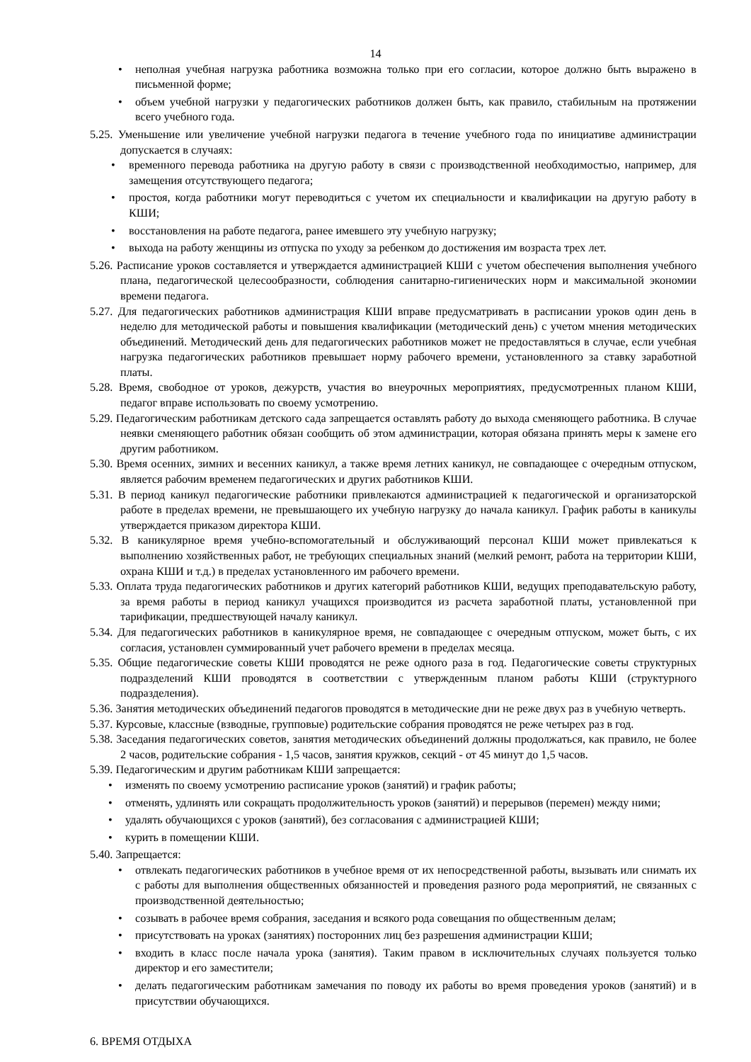14
• неполная учебная нагрузка работника возможна только при его согласии, которое должно быть выражено в письменной форме;
• объем учебной нагрузки у педагогических работников должен быть, как правило, стабильным на протяжении всего учебного года.
5.25. Уменьшение или увеличение учебной нагрузки педагога в течение учебного года по инициативе администрации допускается в случаях:
• временного перевода работника на другую работу в связи с производственной необходимостью, например, для замещения отсутствующего педагога;
• простоя, когда работники могут переводиться с учетом их специальности и квалификации на другую работу в КШИ;
• восстановления на работе педагога, ранее имевшего эту учебную нагрузку;
• выхода на работу женщины из отпуска по уходу за ребенком до достижения им возраста трех лет.
5.26. Расписание уроков составляется и утверждается администрацией КШИ с учетом обеспечения выполнения учебного плана, педагогической целесообразности, соблюдения санитарно-гигиенических норм и максимальной экономии времени педагога.
5.27. Для педагогических работников администрация КШИ вправе предусматривать в расписании уроков один день в неделю для методической работы и повышения квалификации (методический день) с учетом мнения методических объединений. Методический день для педагогических работников может не предоставляться в случае, если учебная нагрузка педагогических работников превышает норму рабочего времени, установленного за ставку заработной платы.
5.28. Время, свободное от уроков, дежурств, участия во внеурочных мероприятиях, предусмотренных планом КШИ, педагог вправе использовать по своему усмотрению.
5.29. Педагогическим работникам детского сада запрещается оставлять работу до выхода сменяющего работника. В случае неявки сменяющего работник обязан сообщить об этом администрации, которая обязана принять меры к замене его другим работником.
5.30. Время осенних, зимних и весенних каникул, а также время летних каникул, не совпадающее с очередным отпуском, является рабочим временем педагогических и других работников КШИ.
5.31. В период каникул педагогические работники привлекаются администрацией к педагогической и организаторской работе в пределах времени, не превышающего их учебную нагрузку до начала каникул. График работы в каникулы утверждается приказом директора КШИ.
5.32. В каникулярное время учебно-вспомогательный и обслуживающий персонал КШИ может привлекаться к выполнению хозяйственных работ, не требующих специальных знаний (мелкий ремонт, работа на территории КШИ, охрана КШИ и т.д.) в пределах установленного им рабочего времени.
5.33. Оплата труда педагогических работников и других категорий работников КШИ, ведущих преподавательскую работу, за время работы в период каникул учащихся производится из расчета заработной платы, установленной при тарификации, предшествующей началу каникул.
5.34. Для педагогических работников в каникулярное время, не совпадающее с очередным отпуском, может быть, с их согласия, установлен суммированный учет рабочего времени в пределах месяца.
5.35. Общие педагогические советы КШИ проводятся не реже одного раза в год. Педагогические советы структурных подразделений КШИ проводятся в соответствии с утвержденным планом работы КШИ (структурного подразделения).
5.36. Занятия методических объединений педагогов проводятся в методические дни не реже двух раз в учебную четверть.
5.37. Курсовые, классные (взводные, групповые) родительские собрания проводятся не реже четырех раз в год.
5.38. Заседания педагогических советов, занятия методических объединений должны продолжаться, как правило, не более 2 часов, родительские собрания - 1,5 часов, занятия кружков, секций - от 45 минут до 1,5 часов.
5.39. Педагогическим и другим работникам КШИ запрещается:
• изменять по своему усмотрению расписание уроков (занятий) и график работы;
• отменять, удлинять или сокращать продолжительность уроков (занятий) и перерывов (перемен) между ними;
• удалять обучающихся с уроков (занятий), без согласования с администрацией КШИ;
• курить в помещении КШИ.
5.40. Запрещается:
• отвлекать педагогических работников в учебное время от их непосредственной работы, вызывать или снимать их с работы для выполнения общественных обязанностей и проведения разного рода мероприятий, не связанных с производственной деятельностью;
• созывать в рабочее время собрания, заседания и всякого рода совещания по общественным делам;
• присутствовать на уроках (занятиях) посторонних лиц без разрешения администрации КШИ;
• входить в класс после начала урока (занятия). Таким правом в исключительных случаях пользуется только директор и его заместители;
• делать педагогическим работникам замечания по поводу их работы во время проведения уроков (занятий) и в присутствии обучающихся.
6. ВРЕМЯ ОТДЫХА